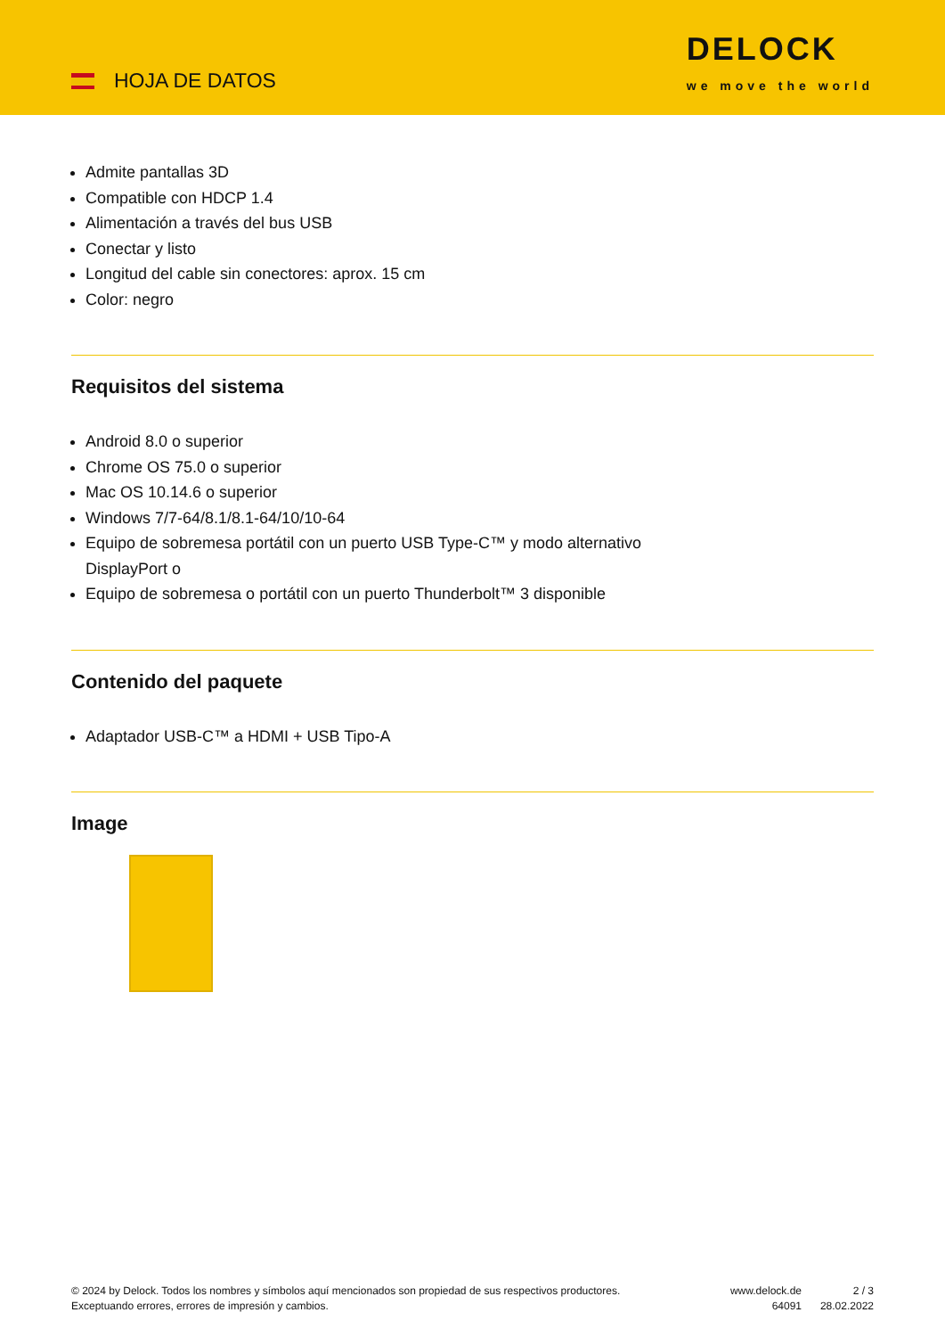HOJA DE DATOS
DELOCK
we move the world
Admite pantallas 3D
Compatible con HDCP 1.4
Alimentación a través del bus USB
Conectar y listo
Longitud del cable sin conectores: aprox. 15 cm
Color: negro
Requisitos del sistema
Android 8.0 o superior
Chrome OS 75.0 o superior
Mac OS 10.14.6 o superior
Windows 7/7-64/8.1/8.1-64/10/10-64
Equipo de sobremesa portátil con un puerto USB Type-C™ y modo alternativo
DisplayPort o
Equipo de sobremesa o portátil con un puerto Thunderbolt™ 3 disponible
Contenido del paquete
Adaptador USB-C™ a HDMI + USB Tipo-A
Image
© 2024 by Delock. Todos los nombres y símbolos aquí mencionados son propiedad de sus respectivos productores. Exceptuando errores, errores de impresión y cambios.
www.delock.de
64091
2 / 3
28.02.2022